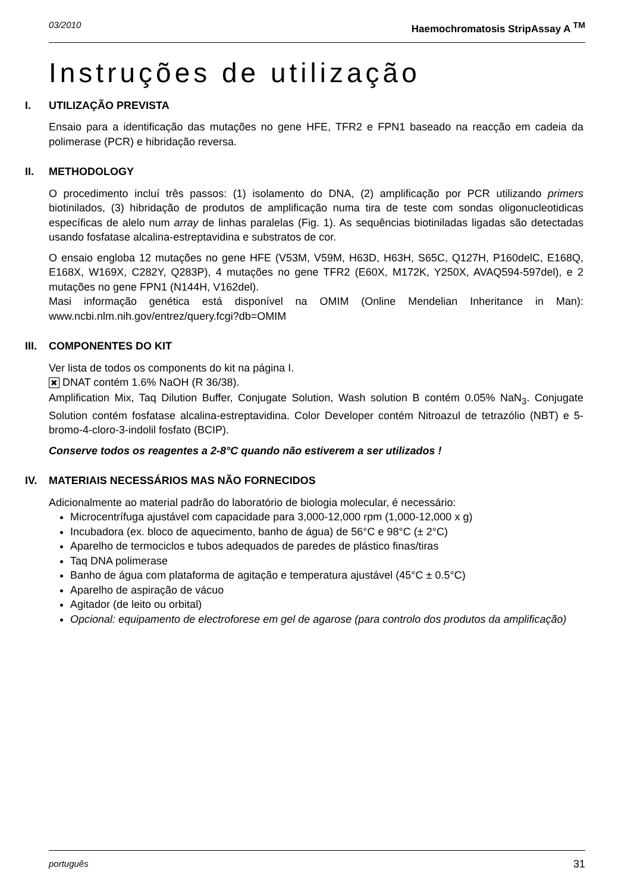03/2010 Haemochromatosis StripAssay A <sup>TM</sup>
Instruções de utilização
I. UTILIZAÇÃO PREVISTA
Ensaio para a identificação das mutações no gene HFE, TFR2 e FPN1 baseado na reacção em cadeia da polimerase (PCR) e hibridação reversa.
II. METHODOLOGY
O procedimento incluí três passos: (1) isolamento do DNA, (2) amplificação por PCR utilizando primers biotinilados, (3) hibridação de produtos de amplificação numa tira de teste com sondas oligonucleotidicas específicas de alelo num array de linhas paralelas (Fig. 1). As sequências biotiniladas ligadas são detectadas usando fosfatase alcalina-estreptavidina e substratos de cor.
O ensaio engloba 12 mutações no gene HFE (V53M, V59M, H63D, H63H, S65C, Q127H, P160delC, E168Q, E168X, W169X, C282Y, Q283P), 4 mutações no gene TFR2 (E60X, M172K, Y250X, AVAQ594-597del), e 2 mutações no gene FPN1 (N144H, V162del).
Masi informação genética está disponível na OMIM (Online Mendelian Inheritance in Man): www.ncbi.nlm.nih.gov/entrez/query.fcgi?db=OMIM
III. COMPONENTES DO KIT
Ver lista de todos os components do kit na página I.
✖ DNAT contém 1.6% NaOH (R 36/38).
Amplification Mix, Taq Dilution Buffer, Conjugate Solution, Wash solution B contém 0.05% NaN<sub>3</sub>. Conjugate Solution contém fosfatase alcalina-estreptavidina. Color Developer contém Nitroazul de tetrazólio (NBT) e 5-bromo-4-cloro-3-indolil fosfato (BCIP).
Conserve todos os reagentes a 2-8°C quando não estiverem a ser utilizados !
IV. MATERIAIS NECESSÁRIOS MAS NÃO FORNECIDOS
Adicionalmente ao material padrão do laboratório de biologia molecular, é necessário:
Microcentrífuga ajustável com capacidade para 3,000-12,000 rpm (1,000-12,000 x g)
Incubadora (ex. bloco de aquecimento, banho de água) de 56°C e 98°C (± 2°C)
Aparelho de termociclos e tubos adequados de paredes de plástico finas/tiras
Taq DNA polimerase
Banho de água com plataforma de agitação e temperatura ajustável (45°C ± 0.5°C)
Aparelho de aspiração de vácuo
Agitador (de leito ou orbital)
Opcional: equipamento de electroforese em gel de agarose (para controlo dos produtos da amplificação)
português 31